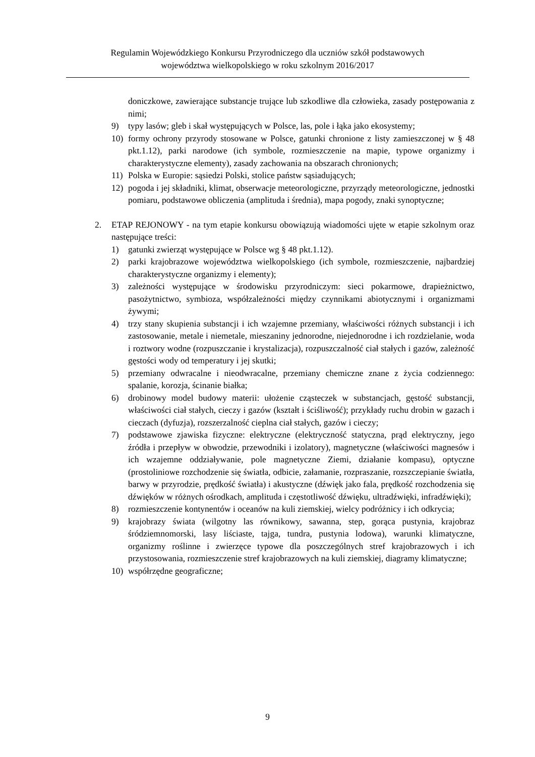Regulamin Wojewódzkiego Konkursu Przyrodniczego dla uczniów szkół podstawowych
województwa wielkopolskiego w roku szkolnym 2016/2017
doniczkowe, zawierające substancje trujące lub szkodliwe dla człowieka, zasady postępowania z nimi;
9) typy lasów; gleb i skał występujących w Polsce, las, pole i łąka jako ekosystemy;
10) formy ochrony przyrody stosowane w Polsce, gatunki chronione z listy zamieszczonej w § 48 pkt.1.12), parki narodowe (ich symbole, rozmieszczenie na mapie, typowe organizmy i charakterystyczne elementy), zasady zachowania na obszarach chronionych;
11) Polska w Europie: sąsiedzi Polski, stolice państw sąsiadujących;
12) pogoda i jej składniki, klimat, obserwacje meteorologiczne, przyrządy meteorologiczne, jednostki pomiaru, podstawowe obliczenia (amplituda i średnia), mapa pogody, znaki synoptyczne;
2. ETAP REJONOWY - na tym etapie konkursu obowiązują wiadomości ujęte w etapie szkolnym oraz następujące treści:
1) gatunki zwierząt występujące w Polsce wg § 48 pkt.1.12).
2) parki krajobrazowe województwa wielkopolskiego (ich symbole, rozmieszczenie, najbardziej charakterystyczne organizmy i elementy);
3) zależności występujące w środowisku przyrodniczym: sieci pokarmowe, drapieżnictwo, pasożytnictwo, symbioza, współzależności między czynnikami abiotycznymi i organizmami żywymi;
4) trzy stany skupienia substancji i ich wzajemne przemiany, właściwości różnych substancji i ich zastosowanie, metale i niemetale, mieszaniny jednorodne, niejednorodne i ich rozdzielanie, woda i roztwory wodne (rozpuszczanie i krystalizacja), rozpuszczalność ciał stałych i gazów, zależność gęstości wody od temperatury i jej skutki;
5) przemiany odwracalne i nieodwracalne, przemiany chemiczne znane z życia codziennego: spalanie, korozja, ścinanie białka;
6) drobinowy model budowy materii: ułożenie cząsteczek w substancjach, gęstość substancji, właściwości ciał stałych, cieczy i gazów (kształt i ściśliwość); przykłady ruchu drobin w gazach i cieczach (dyfuzja), rozszerzalność cieplna ciał stałych, gazów i cieczy;
7) podstawowe zjawiska fizyczne: elektryczne (elektryczność statyczna, prąd elektryczny, jego źródła i przepływ w obwodzie, przewodniki i izolatory), magnetyczne (właściwości magnesów i ich wzajemne oddziaływanie, pole magnetyczne Ziemi, działanie kompasu), optyczne (prostoliniowe rozchodzenie się światła, odbicie, załamanie, rozpraszanie, rozszczepianie światła, barwy w przyrodzie, prędkość światła) i akustyczne (dźwięk jako fala, prędkość rozchodzenia się dźwięków w różnych ośrodkach, amplituda i częstotliwość dźwięku, ultradźwięki, infradźwięki);
8) rozmieszczenie kontynentów i oceanów na kuli ziemskiej, wielcy podróżnicy i ich odkrycia;
9) krajobrazy świata (wilgotny las równikowy, sawanna, step, gorąca pustynia, krajobraz śródziemnomorski, lasy liściaste, tajga, tundra, pustynia lodowa), warunki klimatyczne, organizmy roślinne i zwierzęce typowe dla poszczególnych stref krajobrazowych i ich przystosowania, rozmieszczenie stref krajobrazowych na kuli ziemskiej, diagramy klimatyczne;
10) współrzędne geograficzne;
9